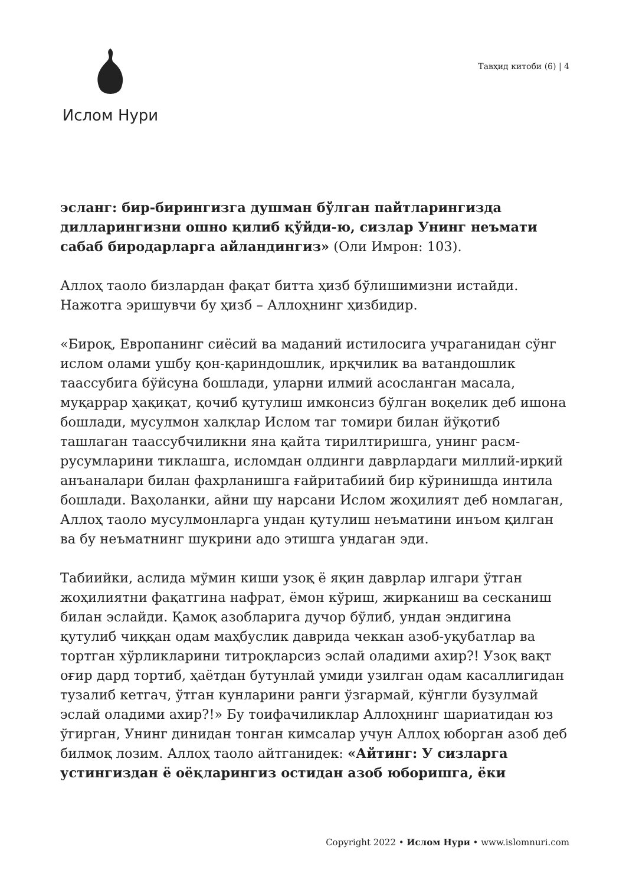Ислом Нури
Тавҳид китоби (6) | 4
эсланг: бир-бирингизга душман бўлган пайтларингизда дилларингизни ошно қилиб қўйди-ю, сизлар Унинг неъмати сабаб биродарларга айландингиз» (Оли Имрон: 103).
Аллоҳ таоло бизлардан фақат битта ҳизб бўлишимизни истайди. Нажотга эришувчи бу ҳизб – Аллоҳнинг ҳизбидир.
«Бироқ, Европанинг сиёсий ва маданий истилосига учраганидан сўнг ислом олами ушбу қон-қариндошлик, ирқчилик ва ватандошлик таассубига бўйсуна бошлади, уларни илмий асосланган масала, муқаррар ҳақиқат, қочиб қутулиш имконсиз бўлган воқелик деб ишона бошлади, мусулмон халқлар Ислом таг томири билан йўқотиб ташлаган таассубчиликни яна қайта тирилтиришга, унинг расм-русумларини тиклашга, исломдан олдинги даврлардаги миллий-ирқий анъаналари билан фахрланишга ғайритабиий бир кўринишда интила бошлади. Ваҳоланки, айни шу нарсани Ислом жоҳилият деб номлаган, Аллоҳ таоло мусулмонларга ундан қутулиш неъматини инъом қилган ва бу неъматнинг шукрини адо этишга ундаган эди.
Табиийки, аслида мўмин киши узоқ ё яқин даврлар илгари ўтган жоҳилиятни фақатгина нафрат, ёмон кўриш, жирканиш ва сесканиш билан эслайди. Қамоқ азобларига дучор бўлиб, ундан эндигина қутулиб чиққан одам маҳбуслик даврида чеккан азоб-уқубатлар ва тортган хўрликларини титроқларсиз эслай оладими ахир?! Узоқ вақт оғир дард тортиб, ҳаётдан бутунлай умиди узилган одам касаллигидан тузалиб кетгач, ўтган кунларини ранги ўзгармай, кўнгли бузулмай эслай оладими ахир?!» Бу тоифачиликлар Аллоҳнинг шариатидан юз ўгирган, Унинг динидан тонган кимсалар учун Аллоҳ юборган азоб деб билмоқ лозим. Аллоҳ таоло айтганидек: «Айтинг: У сизларга устингиздан ё оёқларингиз остидан азоб юборишга, ёки
Copyright 2022 • Ислом Нури • www.islomnuri.com